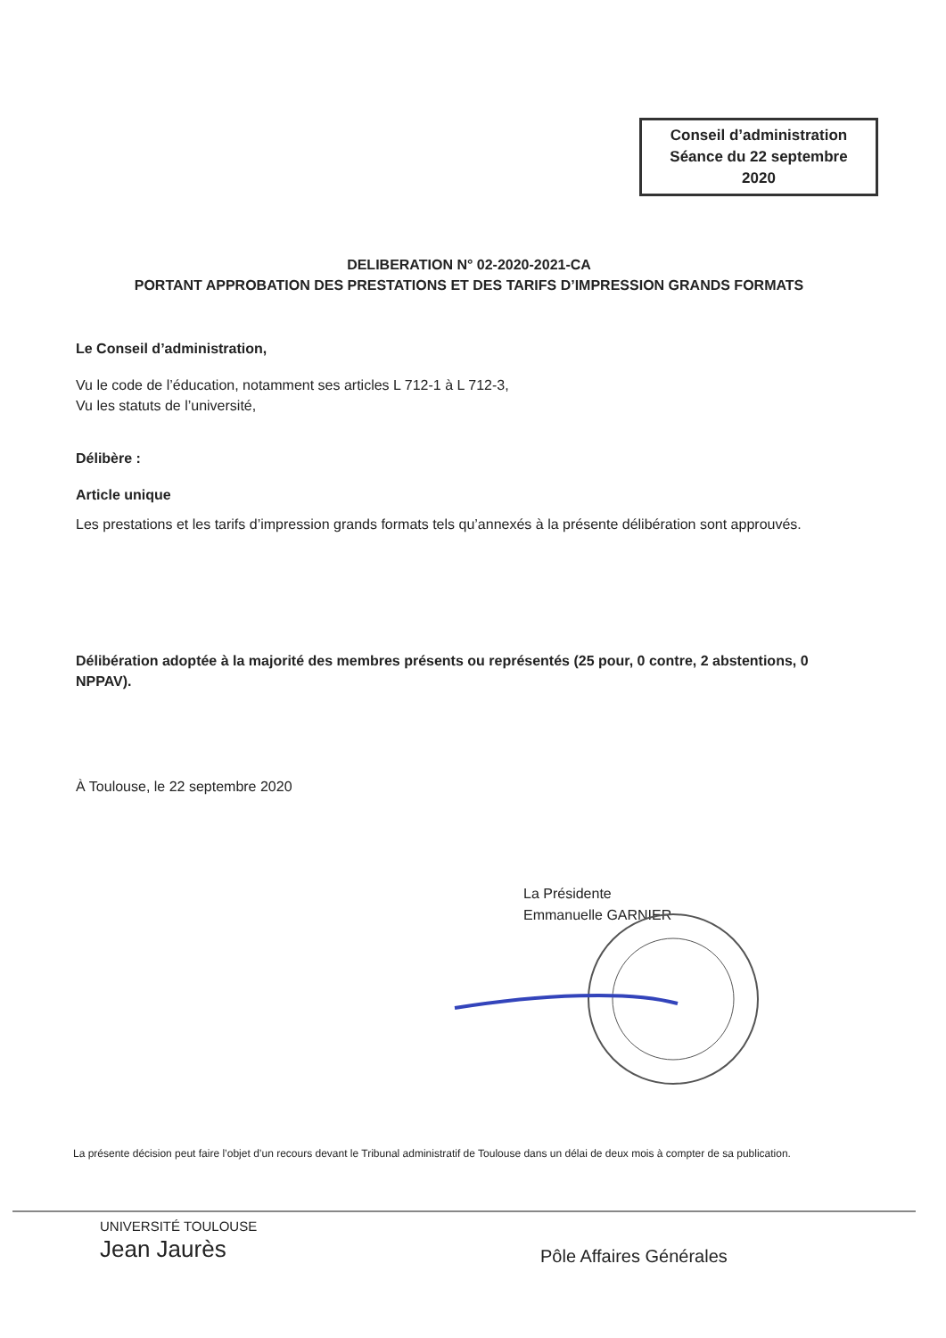Conseil d’administration
Séance du 22 septembre
2020
DELIBERATION N° 02-2020-2021-CA
PORTANT APPROBATION DES PRESTATIONS ET DES TARIFS D’IMPRESSION GRANDS FORMATS
Le Conseil d’administration,
Vu le code de l’éducation, notamment ses articles L 712-1 à L 712-3,
Vu les statuts de l’université,
Délibère :
Article unique
Les prestations et les tarifs d’impression grands formats tels qu’annexés à la présente délibération sont approuvés.
Délibération adoptée à la majorité des membres présents ou représentés (25 pour, 0 contre, 2 abstentions, 0 NPPAV).
À Toulouse, le 22 septembre 2020
La Présidente
Emmanuelle GARNIER
La présente décision peut faire l’objet d’un recours devant le Tribunal administratif de Toulouse dans un délai de deux mois à compter de sa publication.
UNIVERSITÉ TOULOUSE
Jean Jaurès
Pôle Affaires Générales